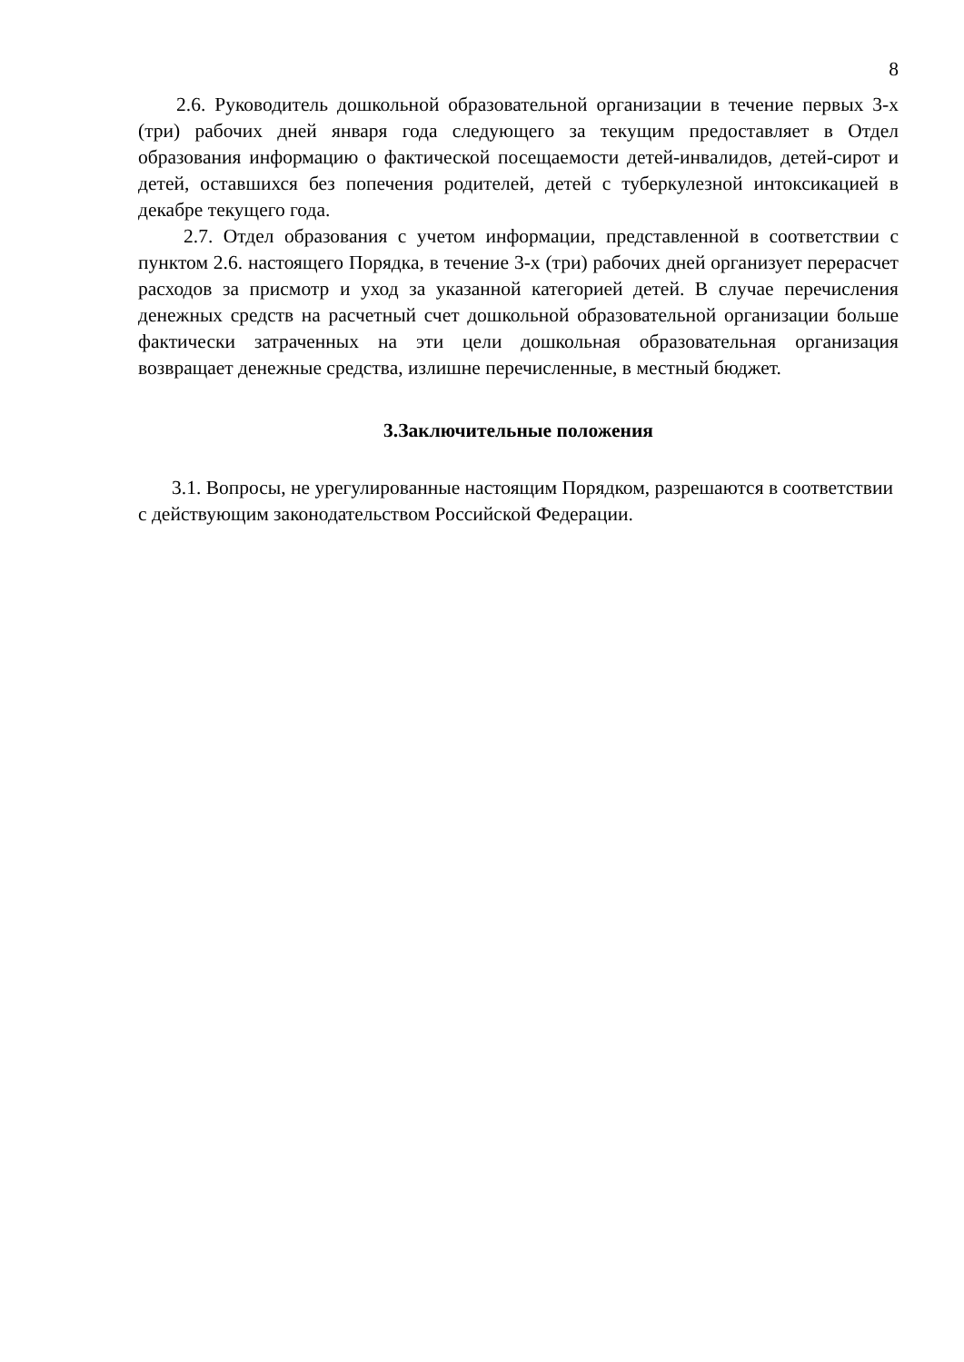8
2.6. Руководитель дошкольной образовательной организации в течение первых 3-х (три) рабочих дней января года следующего за текущим предоставляет в Отдел образования информацию о фактической посещаемости детей-инвалидов, детей-сирот и детей, оставшихся без попечения родителей, детей с туберкулезной интоксикацией в декабре текущего года.
2.7. Отдел образования с учетом информации, представленной в соответствии с пунктом 2.6. настоящего Порядка, в течение 3-х (три) рабочих дней организует перерасчет расходов за присмотр и уход за указанной категорией детей. В случае перечисления денежных средств на расчетный счет дошкольной образовательной организации больше фактически затраченных на эти цели дошкольная образовательная организация возвращает денежные средства, излишне перечисленные, в местный бюджет.
3.Заключительные положения
3.1. Вопросы, не урегулированные настоящим Порядком, разрешаются в соответствии с действующим законодательством Российской Федерации.